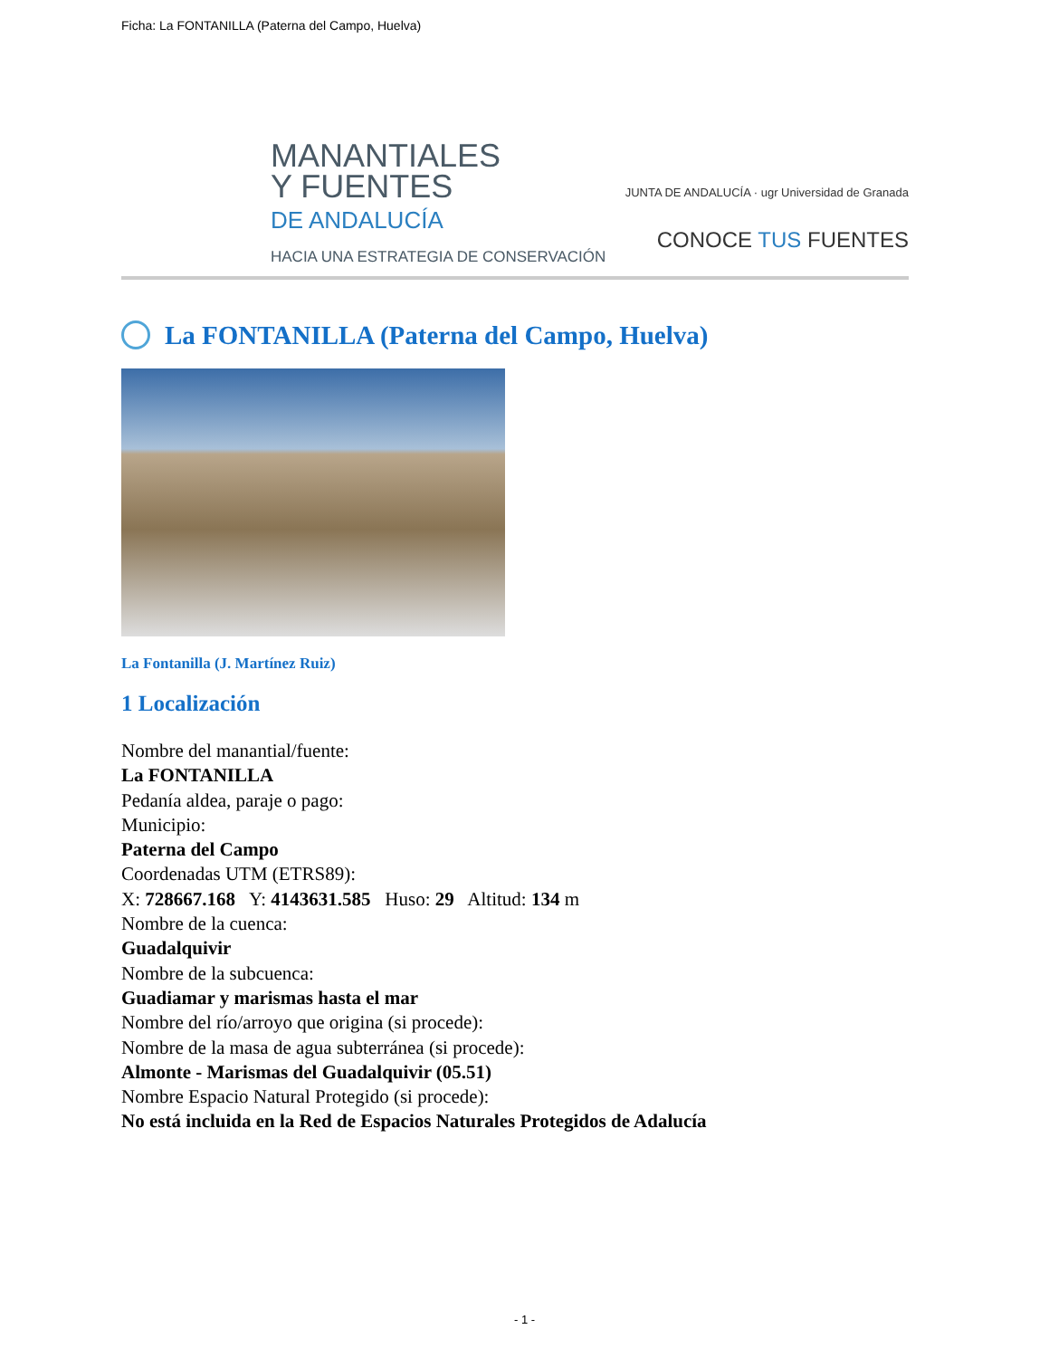Ficha: La FONTANILLA (Paterna del Campo, Huelva)
MANANTIALES
Y FUENTES
DE ANDALUCÍA
HACIA UNA ESTRATEGIA DE CONSERVACIÓN
JUNTA DE ANDALUCÍA · ugr Universidad de Granada
CONOCE TUS FUENTES
La FONTANILLA (Paterna del Campo, Huelva)
La Fontanilla (J. Martínez Ruiz)
1 Localización
Nombre del manantial/fuente:
La FONTANILLA
Pedanía aldea, paraje o pago:
Municipio:
Paterna del Campo
Coordenadas UTM (ETRS89):
X: 728667.168 Y: 4143631.585 Huso: 29 Altitud: 134 m
Nombre de la cuenca:
Guadalquivir
Nombre de la subcuenca:
Guadiamar y marismas hasta el mar
Nombre del río/arroyo que origina (si procede):
Nombre de la masa de agua subterránea (si procede):
Almonte - Marismas del Guadalquivir (05.51)
Nombre Espacio Natural Protegido (si procede):
No está incluida en la Red de Espacios Naturales Protegidos de Adalucía
- 1 -